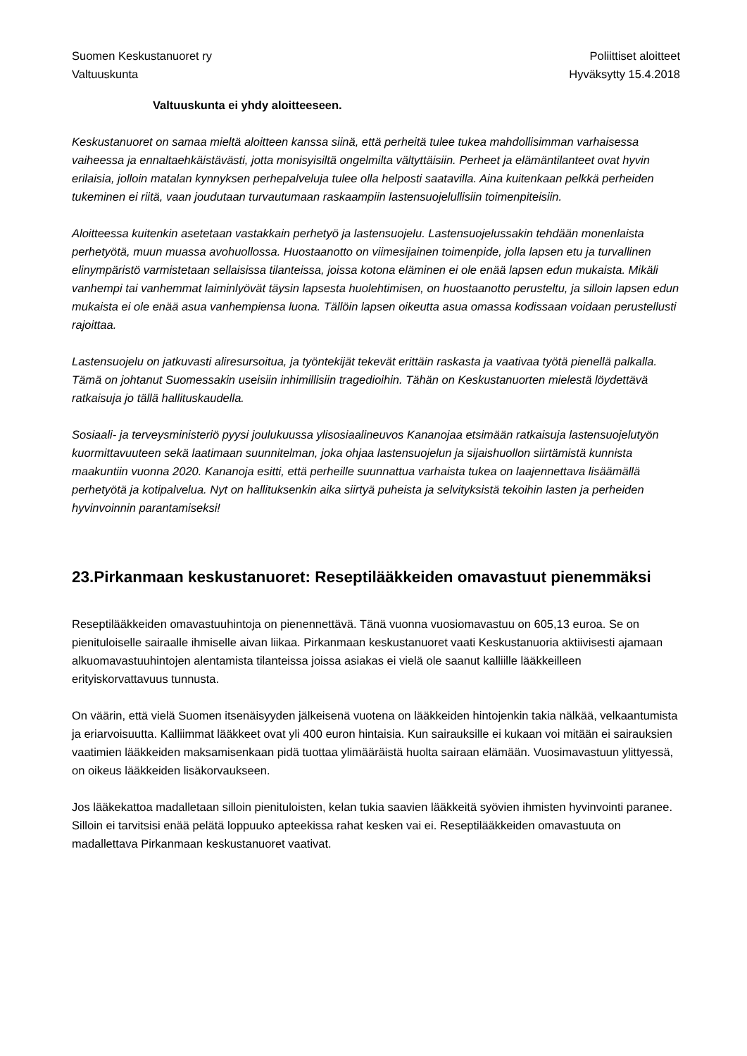Suomen Keskustanuoret ry
Valtuuskunta
Poliittiset aloitteet
Hyväksytty 15.4.2018
Valtuuskunta ei yhdy aloitteeseen.
Keskustanuoret on samaa mieltä aloitteen kanssa siinä, että perheitä tulee tukea mahdollisimman varhaisessa vaiheessa ja ennaltaehkäistävästi, jotta monisyisiltä ongelmilta vältyttäisiin. Perheet ja elämäntilanteet ovat hyvin erilaisia, jolloin matalan kynnyksen perhepalveluja tulee olla helposti saatavilla. Aina kuitenkaan pelkkä perheiden tukeminen ei riitä, vaan joudutaan turvautumaan raskaampiin lastensuojelullisiin toimenpiteisiin.
Aloitteessa kuitenkin asetetaan vastakkain perhetyö ja lastensuojelu. Lastensuojelussakin tehdään monenlaista perhetyötä, muun muassa avohuollossa. Huostaanotto on viimesijainen toimenpide, jolla lapsen etu ja turvallinen elinympäristö varmistetaan sellaisissa tilanteissa, joissa kotona eläminen ei ole enää lapsen edun mukaista. Mikäli vanhempi tai vanhemmat laiminlyövät täysin lapsesta huolehtimisen, on huostaanotto perusteltu, ja silloin lapsen edun mukaista ei ole enää asua vanhempiensa luona. Tällöin lapsen oikeutta asua omassa kodissaan voidaan perustellusti rajoittaa.
Lastensuojelu on jatkuvasti aliresursoitua, ja työntekijät tekevät erittäin raskasta ja vaativaa työtä pienellä palkalla. Tämä on johtanut Suomessakin useisiin inhimillisiin tragedioihin. Tähän on Keskustanuorten mielestä löydettävä ratkaisuja jo tällä hallituskaudella.
Sosiaali- ja terveysministeriö pyysi joulukuussa ylisosiaalineuvos Kananojaa etsimään ratkaisuja lastensuojelutyön kuormittavuuteen sekä laatimaan suunnitelman, joka ohjaa lastensuojelun ja sijaishuollon siirtämistä kunnista maakuntiin vuonna 2020. Kananoja esitti, että perheille suunnattua varhaista tukea on laajennettava lisäämällä perhetyötä ja kotipalvelua. Nyt on hallituksenkin aika siirtyä puheista ja selvityksistä tekoihin lasten ja perheiden hyvinvoinnin parantamiseksi!
23.Pirkanmaan keskustanuoret: Reseptilääkkeiden omavastuut pienemmäksi
Reseptilääkkeiden omavastuuhintoja on pienennettävä. Tänä vuonna vuosiomavastuu on 605,13 euroa. Se on pienituloiselle sairaalle ihmiselle aivan liikaa. Pirkanmaan keskustanuoret vaati Keskustanuoria aktiivisesti ajamaan alkuomavastuuhintojen alentamista tilanteissa joissa asiakas ei vielä ole saanut kalliille lääkkeilleen erityiskorvattavuus tunnusta.
On väärin, että vielä Suomen itsenäisyyden jälkeisenä vuotena on lääkkeiden hintojenkin takia nälkää, velkaantumista ja eriarvoisuutta. Kalliimmat lääkkeet ovat yli 400 euron hintaisia. Kun sairauksille ei kukaan voi mitään ei sairauksien vaatimien lääkkeiden maksamisenkaan pidä tuottaa ylimääräistä huolta sairaan elämään. Vuosimavastuun ylittyessä, on oikeus lääkkeiden lisäkorvaukseen.
Jos lääkekattoa madalletaan silloin pienituloisten, kelan tukia saavien lääkkeitä syövien ihmisten hyvinvointi paranee. Silloin ei tarvitsisi enää pelätä loppuuko apteekissa rahat kesken vai ei. Reseptilääkkeiden omavastuuta on madallettava Pirkanmaan keskustanuoret vaativat.